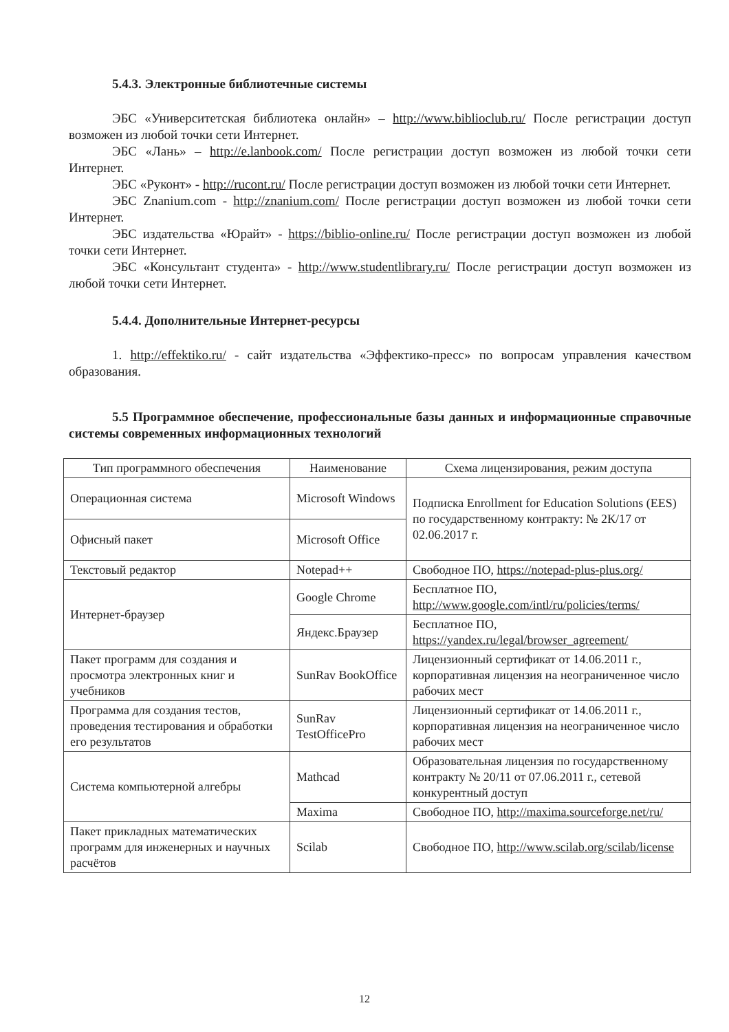5.4.3. Электронные библиотечные системы
ЭБС «Университетская библиотека онлайн» – http://www.biblioclub.ru/ После регистрации доступ возможен из любой точки сети Интернет.
ЭБС «Лань» – http://e.lanbook.com/ После регистрации доступ возможен из любой точки сети Интернет.
ЭБС «Руконт» - http://rucont.ru/ После регистрации доступ возможен из любой точки сети Интернет.
ЭБС Znanium.com - http://znanium.com/ После регистрации доступ возможен из любой точки сети Интернет.
ЭБС издательства «Юрайт» - https://biblio-online.ru/ После регистрации доступ возможен из любой точки сети Интернет.
ЭБС «Консультант студента» - http://www.studentlibrary.ru/ После регистрации доступ возможен из любой точки сети Интернет.
5.4.4. Дополнительные Интернет-ресурсы
1. http://effektiko.ru/ - сайт издательства «Эффектико-пресс» по вопросам управления качеством образования.
5.5 Программное обеспечение, профессиональные базы данных и информационные справочные системы современных информационных технологий
| Тип программного обеспечения | Наименование | Схема лицензирования, режим доступа |
| --- | --- | --- |
| Операционная система | Microsoft Windows | Подписка Enrollment for Education Solutions (EES) по государственному контракту: № 2К/17 от 02.06.2017 г. |
| Офисный пакет | Microsoft Office | |
| Текстовый редактор | Notepad++ | Свободное ПО, https://notepad-plus-plus.org/ |
| Интернет-браузер | Google Chrome | Бесплатное ПО, http://www.google.com/intl/ru/policies/terms/ |
| | Яндекс.Браузер | Бесплатное ПО, https://yandex.ru/legal/browser_agreement/ |
| Пакет программ для создания и просмотра электронных книг и учебников | SunRav BookOffice | Лицензионный сертификат от 14.06.2011 г., корпоративная лицензия на неограниченное число рабочих мест |
| Программа для создания тестов, проведения тестирования и обработки его результатов | SunRav TestOfficePro | Лицензионный сертификат от 14.06.2011 г., корпоративная лицензия на неограниченное число рабочих мест |
| Система компьютерной алгебры | Mathcad | Образовательная лицензия по государственному контракту № 20/11 от 07.06.2011 г., сетевой конкурентный доступ |
| | Maxima | Свободное ПО, http://maxima.sourceforge.net/ru/ |
| Пакет прикладных математических программ для инженерных и научных расчётов | Scilab | Свободное ПО, http://www.scilab.org/scilab/license |
12